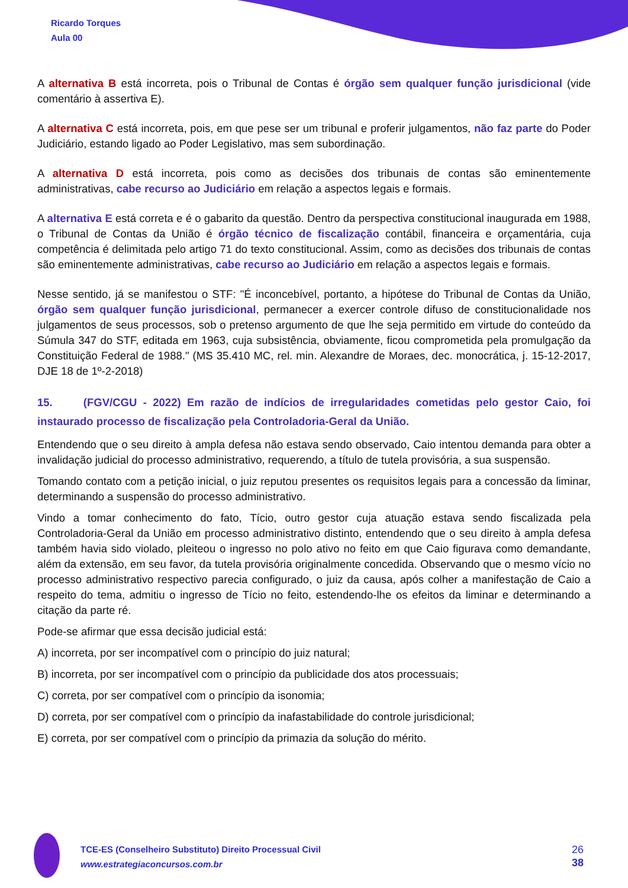Ricardo Torques
Aula 00
A alternativa B está incorreta, pois o Tribunal de Contas é órgão sem qualquer função jurisdicional (vide comentário à assertiva E).
A alternativa C está incorreta, pois, em que pese ser um tribunal e proferir julgamentos, não faz parte do Poder Judiciário, estando ligado ao Poder Legislativo, mas sem subordinação.
A alternativa D está incorreta, pois como as decisões dos tribunais de contas são eminentemente administrativas, cabe recurso ao Judiciário em relação a aspectos legais e formais.
A alternativa E está correta e é o gabarito da questão. Dentro da perspectiva constitucional inaugurada em 1988, o Tribunal de Contas da União é órgão técnico de fiscalização contábil, financeira e orçamentária, cuja competência é delimitada pelo artigo 71 do texto constitucional. Assim, como as decisões dos tribunais de contas são eminentemente administrativas, cabe recurso ao Judiciário em relação a aspectos legais e formais.
Nesse sentido, já se manifestou o STF: "É inconcebível, portanto, a hipótese do Tribunal de Contas da União, órgão sem qualquer função jurisdicional, permanecer a exercer controle difuso de constitucionalidade nos julgamentos de seus processos, sob o pretenso argumento de que lhe seja permitido em virtude do conteúdo da Súmula 347 do STF, editada em 1963, cuja subsistência, obviamente, ficou comprometida pela promulgação da Constituição Federal de 1988." (MS 35.410 MC, rel. min. Alexandre de Moraes, dec. monocrática, j. 15-12-2017, DJE 18 de 1º-2-2018)
15. (FGV/CGU - 2022) Em razão de indícios de irregularidades cometidas pelo gestor Caio, foi instaurado processo de fiscalização pela Controladoria-Geral da União.
Entendendo que o seu direito à ampla defesa não estava sendo observado, Caio intentou demanda para obter a invalidação judicial do processo administrativo, requerendo, a título de tutela provisória, a sua suspensão.
Tomando contato com a petição inicial, o juiz reputou presentes os requisitos legais para a concessão da liminar, determinando a suspensão do processo administrativo.
Vindo a tomar conhecimento do fato, Tício, outro gestor cuja atuação estava sendo fiscalizada pela Controladoria-Geral da União em processo administrativo distinto, entendendo que o seu direito à ampla defesa também havia sido violado, pleiteou o ingresso no polo ativo no feito em que Caio figurava como demandante, além da extensão, em seu favor, da tutela provisória originalmente concedida. Observando que o mesmo vício no processo administrativo respectivo parecia configurado, o juiz da causa, após colher a manifestação de Caio a respeito do tema, admitiu o ingresso de Tício no feito, estendendo-lhe os efeitos da liminar e determinando a citação da parte ré.
Pode-se afirmar que essa decisão judicial está:
A) incorreta, por ser incompatível com o princípio do juiz natural;
B) incorreta, por ser incompatível com o princípio da publicidade dos atos processuais;
C) correta, por ser compatível com o princípio da isonomia;
D) correta, por ser compatível com o princípio da inafastabilidade do controle jurisdicional;
E) correta, por ser compatível com o princípio da primazia da solução do mérito.
TCE-ES (Conselheiro Substituto) Direito Processual Civil
www.estrategiaconcursos.com.br
26
38